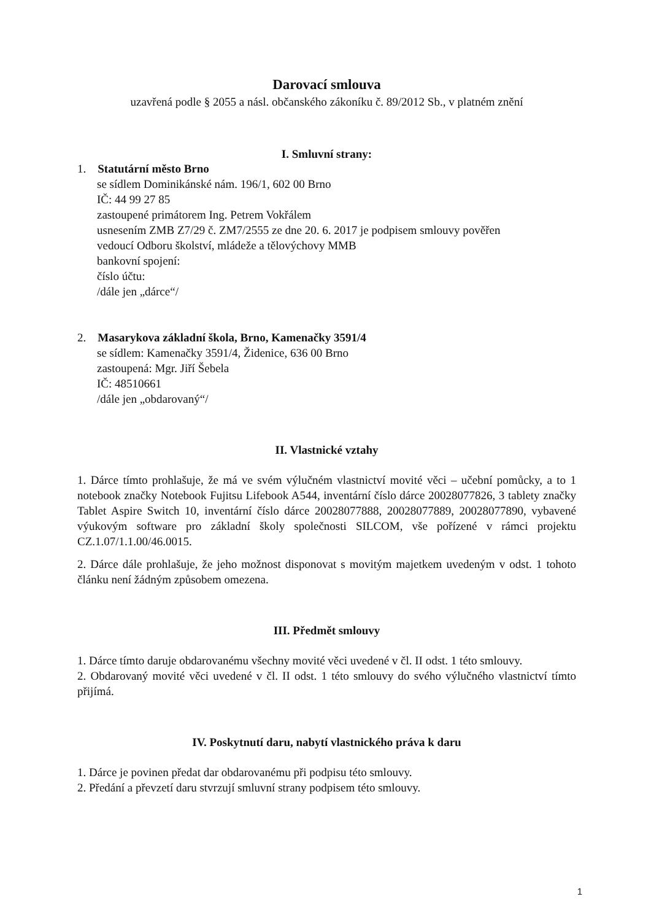Darovací smlouva
uzavřená podle § 2055 a násl. občanského zákoníku č. 89/2012 Sb., v platném znění
I. Smluvní strany:
1. Statutární město Brno
se sídlem Dominikánské nám. 196/1, 602 00 Brno
IČ: 44 99 27 85
zastoupené primátorem Ing. Petrem Vokřálem
usnesením ZMB Z7/29 č. ZM7/2555 ze dne 20. 6. 2017 je podpisem smlouvy pověřen
vedoucí Odboru školství, mládeže a tělovýchovy MMB
bankovní spojení:
číslo účtu:
/dále jen „dárce“/
2. Masarykova základní škola, Brno, Kamenačky 3591/4
se sídlem: Kamenačky 3591/4, Židenice, 636 00 Brno
zastoupená: Mgr. Jiří Šebela
IČ: 48510661
/dále jen „obdarovaný“/
II. Vlastnické vztahy
1. Dárce tímto prohlašuje, že má ve svém výlučném vlastnictví movité věci – učební pomůcky, a to 1 notebook značky Notebook Fujitsu Lifebook A544, inventární číslo dárce 20028077826, 3 tablety značky Tablet Aspire Switch 10, inventární číslo dárce 20028077888, 20028077889, 20028077890, vybavené výukovým software pro základní školy společnosti SILCOM, vše pořízené v rámci projektu CZ.1.07/1.1.00/46.0015.
2. Dárce dále prohlašuje, že jeho možnost disponovat s movitým majetkem uvedeným v odst. 1 tohoto článku není žádným způsobem omezena.
III. Předmět smlouvy
1. Dárce tímto daruje obdarovanému všechny movité věci uvedené v čl. II odst. 1 této smlouvy.
2. Obdarovaný movité věci uvedené v čl. II odst. 1 této smlouvy do svého výlučného vlastnictví tímto přijímá.
IV. Poskytnutí daru, nabytí vlastnického práva k daru
1. Dárce je povinen předat dar obdarovanému při podpisu této smlouvy.
2. Předání a převzetí daru stvrzují smluvní strany podpisem této smlouvy.
1